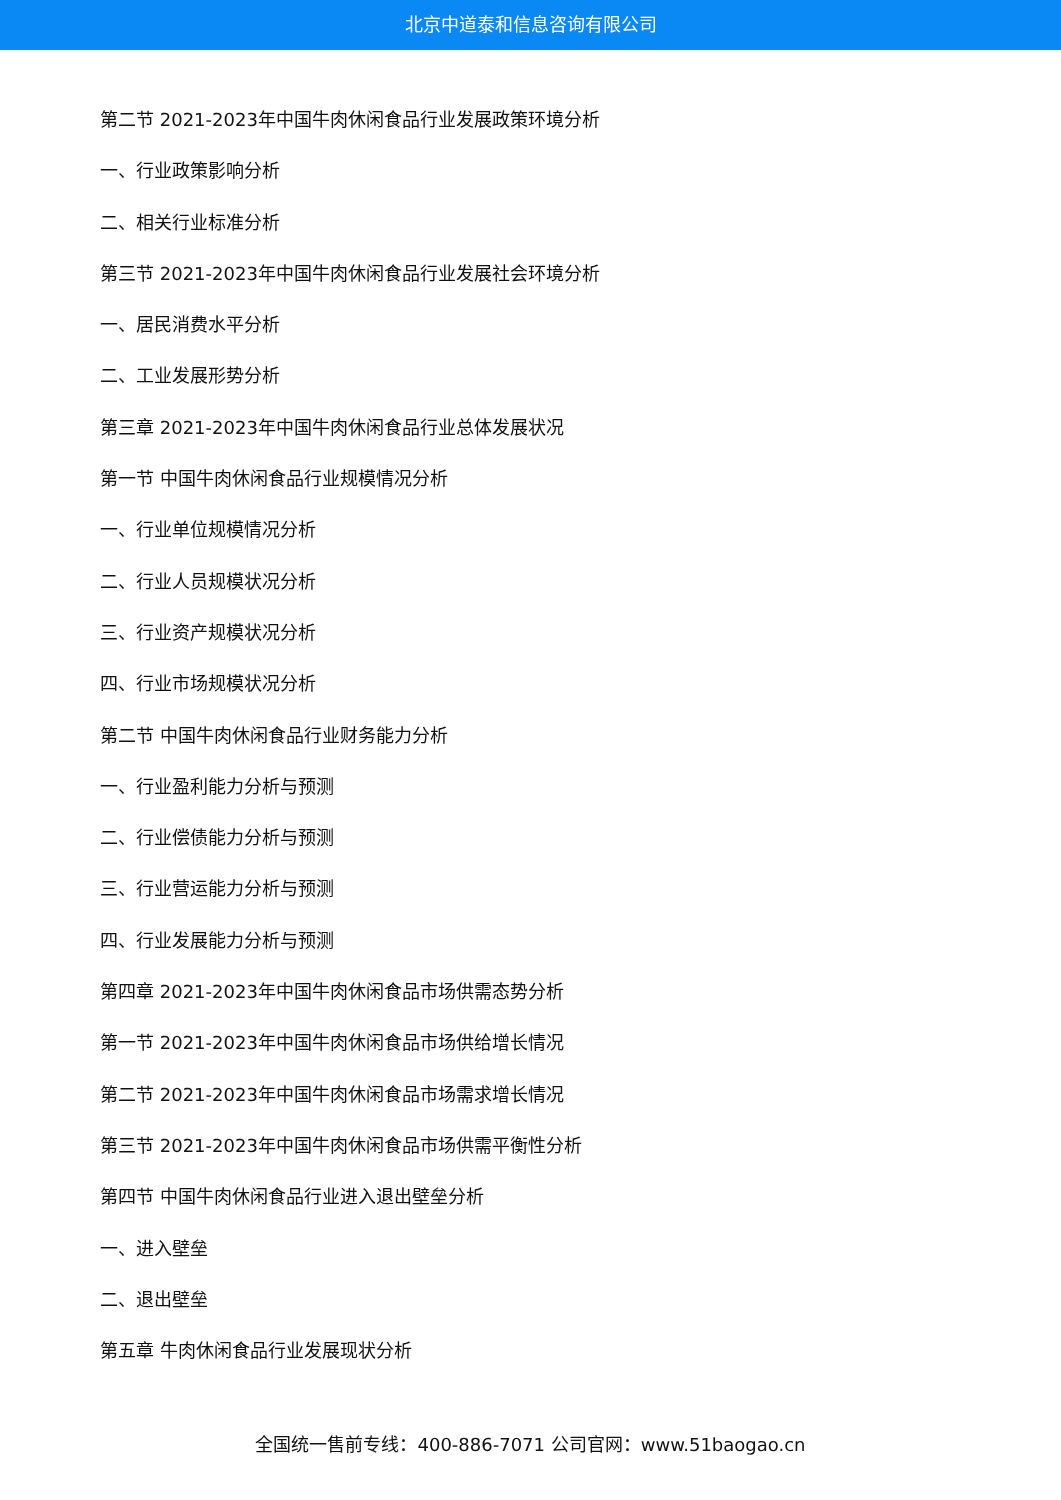北京中道泰和信息咨询有限公司
第二节 2021-2023年中国牛肉休闲食品行业发展政策环境分析
一、行业政策影响分析
二、相关行业标准分析
第三节 2021-2023年中国牛肉休闲食品行业发展社会环境分析
一、居民消费水平分析
二、工业发展形势分析
第三章 2021-2023年中国牛肉休闲食品行业总体发展状况
第一节 中国牛肉休闲食品行业规模情况分析
一、行业单位规模情况分析
二、行业人员规模状况分析
三、行业资产规模状况分析
四、行业市场规模状况分析
第二节 中国牛肉休闲食品行业财务能力分析
一、行业盈利能力分析与预测
二、行业偿债能力分析与预测
三、行业营运能力分析与预测
四、行业发展能力分析与预测
第四章 2021-2023年中国牛肉休闲食品市场供需态势分析
第一节 2021-2023年中国牛肉休闲食品市场供给增长情况
第二节 2021-2023年中国牛肉休闲食品市场需求增长情况
第三节 2021-2023年中国牛肉休闲食品市场供需平衡性分析
第四节 中国牛肉休闲食品行业进入退出壁垒分析
一、进入壁垒
二、退出壁垒
第五章 牛肉休闲食品行业发展现状分析
全国统一售前专线：400-886-7071 公司官网：www.51baogao.cn